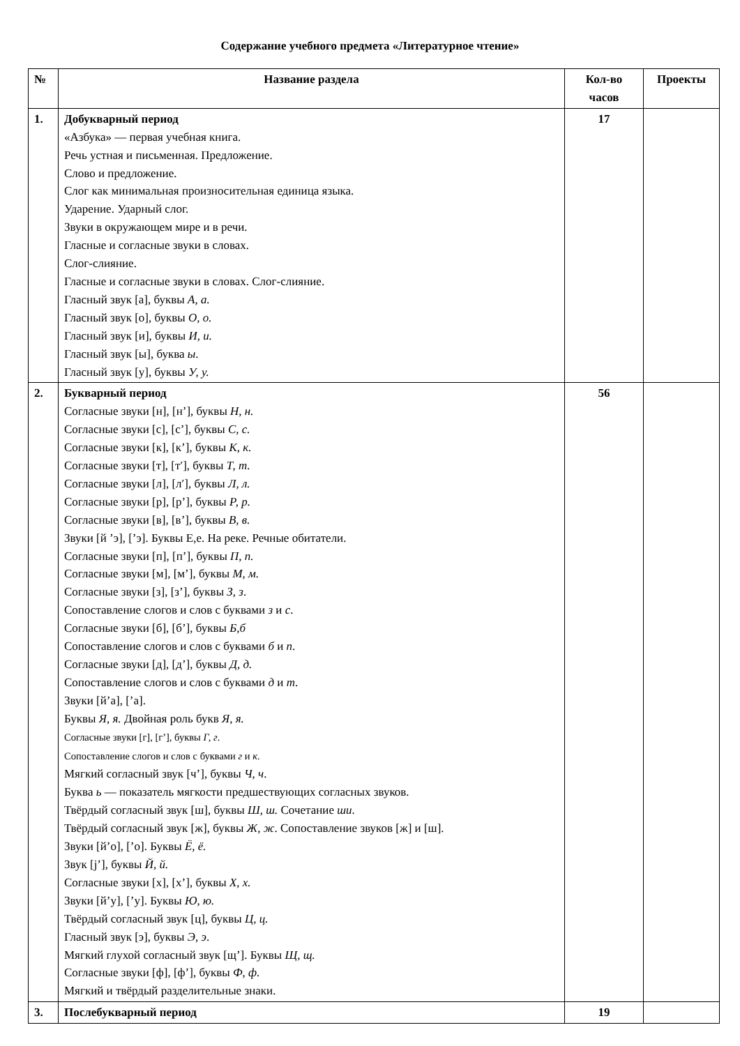Содержание учебного предмета «Литературное чтение»
| № | Название раздела | Кол-во часов | Проекты |
| --- | --- | --- | --- |
| 1. | Добукварный период «Азбука» — первая учебная книга. Речь устная и письменная. Предложение. Слово и предложение. Слог как минимальная произносительная единица языка. Ударение. Ударный слог. Звуки в окружающем мире и в речи. Гласные и согласные звуки в словах. Слог-слияние. Гласные и согласные звуки в словах. Слог-слияние. Гласный звук [а], буквы А, а. Гласный звук [о], буквы О, о. Гласный звук [и], буквы И, и. Гласный звук [ы], буква ы . Гласный звук [у], буквы У, у. | 17 | |
| 2. | Букварный период Согласные звуки [н], [н’], буквы Н, н. Согласные звуки [с], [с’], буквы С, с. Согласные звуки [к], [к’], буквы К, к. Согласные звуки [т], [т′], буквы Т, т. Согласные звуки [л], [л′], буквы Л, л. Согласные звуки [р], [р’], буквы Р, р. Согласные звуки [в], [в’], буквы В, в. Звуки [й ’э], [’э]. Буквы Е,е. На реке. Речные обитатели. Согласные звуки [п], [п’], буквы П, п. Согласные звуки [м], [м’], буквы М, м. Согласные звуки [з], [з’], буквы З, з . Сопоставление слогов и слов с буквами з и с . Согласные звуки [б], [б’], буквы Б,б Сопоставление слогов и слов с буквами б и п . Согласные звуки [д], [д’], буквы Д, д. Сопоставление слогов и слов с буквами д и т . Звуки [й’а], [’а]. Буквы Я, я. Двойная роль букв Я, я. Согласные звуки [г], [г’], буквы Г, г . Сопоставление слогов и слов с буквами г и к . Мягкий согласный звук [ч’], буквы Ч, ч . Буква ь — показатель мягкости предшествующих согласных звуков. Твёрдый согласный звук [ш], буквы Ш, ш. Сочетание ши . Твёрдый согласный звук [ж], буквы Ж, ж . Сопоставление звуков [ж] и [ш]. Звуки [й’о], [’о]. Буквы Ё, ё. Звук [j’], буквы Й, й. Согласные звуки [х], [х’], буквы Х, х. Звуки [й’у], [’у]. Буквы Ю, ю. Твёрдый согласный звук [ц], буквы Ц, ц. Гласный звук [э], буквы Э, э . Мягкий глухой согласный звук [щ’]. Буквы Щ, щ. Согласные звуки [ф], [ф’], буквы Ф, ф. Мягкий и твёрдый разделительные знаки. | 56 | |
| 3. | Послебукварный период | 19 | |